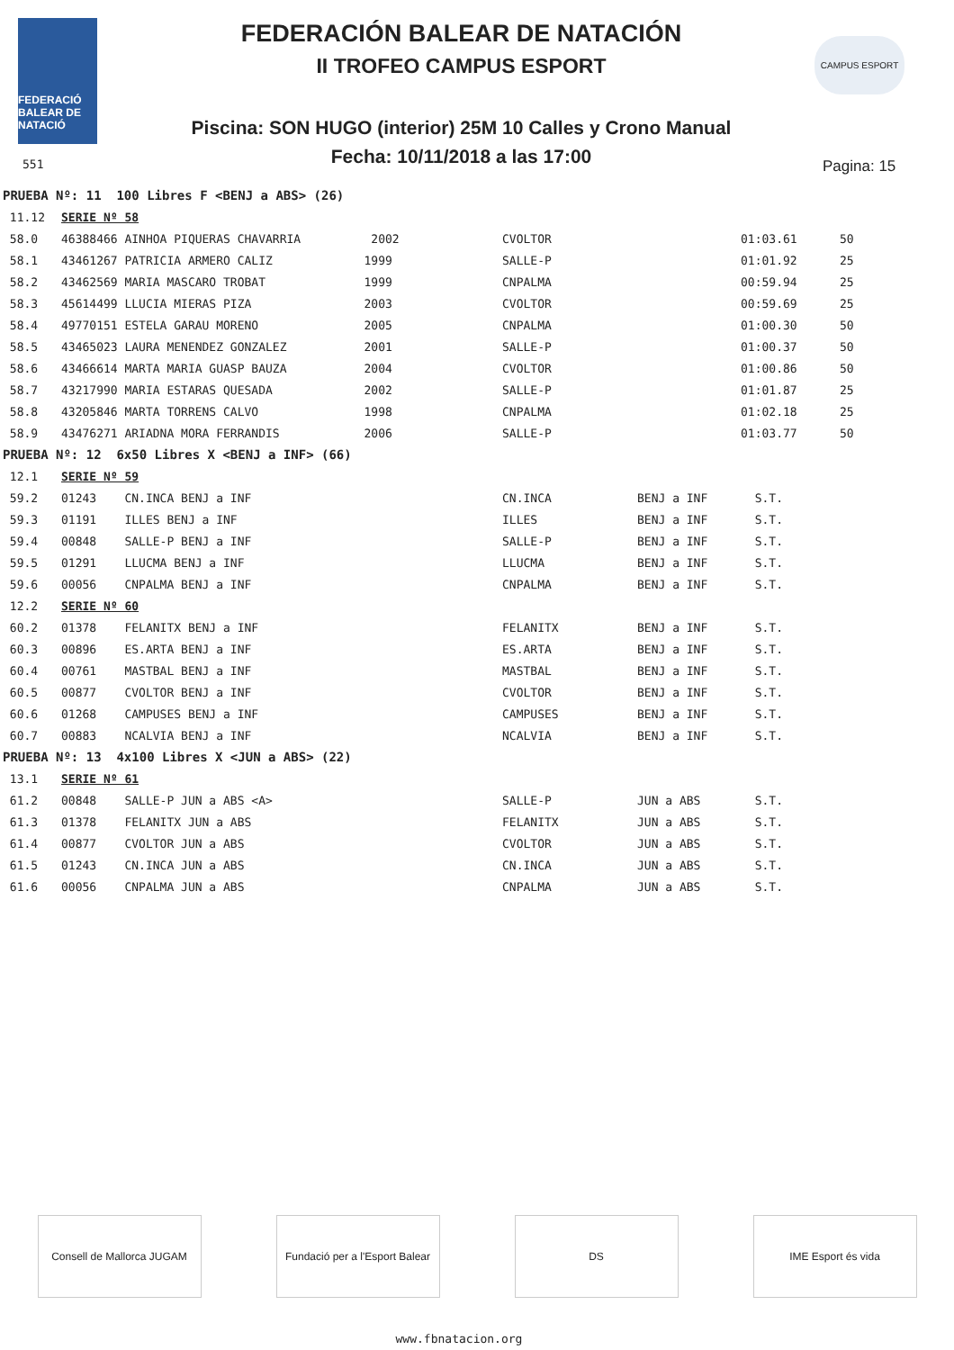FEDERACIÓ BALEAR DE NATACIÓ
FEDERACIÓN BALEAR DE NATACIÓN
II TROFEO CAMPUS ESPORT
CAMPUS ESPORT
Piscina: SON HUGO (interior) 25M 10 Calles y Crono Manual
Fecha: 10/11/2018 a las 17:00
551 Pagina: 15
| PRUEBA Nº: 11 100 Libres F <BENJ a ABS> (26) | | | | | |
| 11.12 | SERIE Nº 58 | | | | |
| 58.0 | 46388466 AINHOA PIQUERAS CHAVARRIA 2002 | CVOLTOR | | 01:03.61 | 50 |
| 58.1 | 43461267 PATRICIA ARMERO CALIZ 1999 | SALLE-P | | 01:01.92 | 25 |
| 58.2 | 43462569 MARIA MASCARO TROBAT 1999 | CNPALMA | | 00:59.94 | 25 |
| 58.3 | 45614499 LLUCIA MIERAS PIZA 2003 | CVOLTOR | | 00:59.69 | 25 |
| 58.4 | 49770151 ESTELA GARAU MORENO 2005 | CNPALMA | | 01:00.30 | 50 |
| 58.5 | 43465023 LAURA MENENDEZ GONZALEZ 2001 | SALLE-P | | 01:00.37 | 50 |
| 58.6 | 43466614 MARTA MARIA GUASP BAUZA 2004 | CVOLTOR | | 01:00.86 | 50 |
| 58.7 | 43217990 MARIA ESTARAS QUESADA 2002 | SALLE-P | | 01:01.87 | 25 |
| 58.8 | 43205846 MARTA TORRENS CALVO 1998 | CNPALMA | | 01:02.18 | 25 |
| 58.9 | 43476271 ARIADNA MORA FERRANDIS 2006 | SALLE-P | | 01:03.77 | 50 |
| PRUEBA Nº: 12 6x50 Libres X <BENJ a INF> (66) | | | | | |
| 12.1 | SERIE Nº 59 | | | | |
| 59.2 | 01243 CN.INCA BENJ a INF | CN.INCA | BENJ a INF | S.T. | |
| 59.3 | 01191 ILLES BENJ a INF | ILLES | BENJ a INF | S.T. | |
| 59.4 | 00848 SALLE-P BENJ a INF | SALLE-P | BENJ a INF | S.T. | |
| 59.5 | 01291 LLUCMA BENJ a INF | LLUCMA | BENJ a INF | S.T. | |
| 59.6 | 00056 CNPALMA BENJ a INF | CNPALMA | BENJ a INF | S.T. | |
| 12.2 | SERIE Nº 60 | | | | |
| 60.2 | 01378 FELANITX BENJ a INF | FELANITX | BENJ a INF | S.T. | |
| 60.3 | 00896 ES.ARTA BENJ a INF | ES.ARTA | BENJ a INF | S.T. | |
| 60.4 | 00761 MASTBAL BENJ a INF | MASTBAL | BENJ a INF | S.T. | |
| 60.5 | 00877 CVOLTOR BENJ a INF | CVOLTOR | BENJ a INF | S.T. | |
| 60.6 | 01268 CAMPUSES BENJ a INF | CAMPUSES | BENJ a INF | S.T. | |
| 60.7 | 00883 NCALVIA BENJ a INF | NCALVIA | BENJ a INF | S.T. | |
| PRUEBA Nº: 13 4x100 Libres X <JUN a ABS> (22) | | | | | |
| 13.1 | SERIE Nº 61 | | | | |
| 61.2 | 00848 SALLE-P JUN a ABS <A> | SALLE-P | JUN a ABS | S.T. | |
| 61.3 | 01378 FELANITX JUN a ABS | FELANITX | JUN a ABS | S.T. | |
| 61.4 | 00877 CVOLTOR JUN a ABS | CVOLTOR | JUN a ABS | S.T. | |
| 61.5 | 01243 CN.INCA JUN a ABS | CN.INCA | JUN a ABS | S.T. | |
| 61.6 | 00056 CNPALMA JUN a ABS | CNPALMA | JUN a ABS | S.T. | |
Consell de Mallorca JUGAM Fundació per a l'Esport Balear
DS IME Esport és vida
www.fbnatacion.org